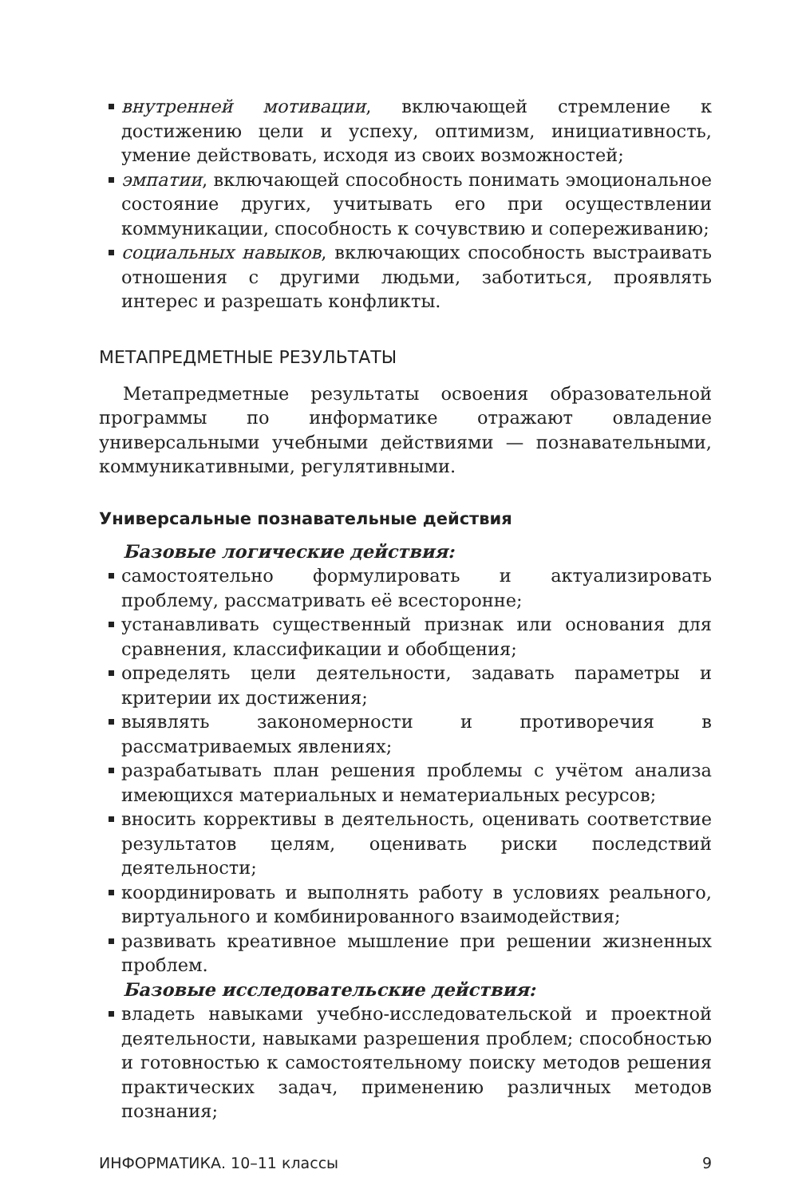внутренней мотивации, включающей стремление к достижению цели и успеху, оптимизм, инициативность, умение действовать, исходя из своих возможностей;
эмпатии, включающей способность понимать эмоциональное состояние других, учитывать его при осуществлении коммуникации, способность к сочувствию и сопереживанию;
социальных навыков, включающих способность выстраивать отношения с другими людьми, заботиться, проявлять интерес и разрешать конфликты.
МЕТАПРЕДМЕТНЫЕ РЕЗУЛЬТАТЫ
Метапредметные результаты освоения образовательной программы по информатике отражают овладение универсальными учебными действиями — познавательными, коммуникативными, регулятивными.
Универсальные познавательные действия
Базовые логические действия:
самостоятельно формулировать и актуализировать проблему, рассматривать её всесторонне;
устанавливать существенный признак или основания для сравнения, классификации и обобщения;
определять цели деятельности, задавать параметры и критерии их достижения;
выявлять закономерности и противоречия в рассматриваемых явлениях;
разрабатывать план решения проблемы с учётом анализа имеющихся материальных и нематериальных ресурсов;
вносить коррективы в деятельность, оценивать соответствие результатов целям, оценивать риски последствий деятельности;
координировать и выполнять работу в условиях реального, виртуального и комбинированного взаимодействия;
развивать креативное мышление при решении жизненных проблем.
Базовые исследовательские действия:
владеть навыками учебно-исследовательской и проектной деятельности, навыками разрешения проблем; способностью и готовностью к самостоятельному поиску методов решения практических задач, применению различных методов познания;
ИНФОРМАТИКА. 10–11 классы 9